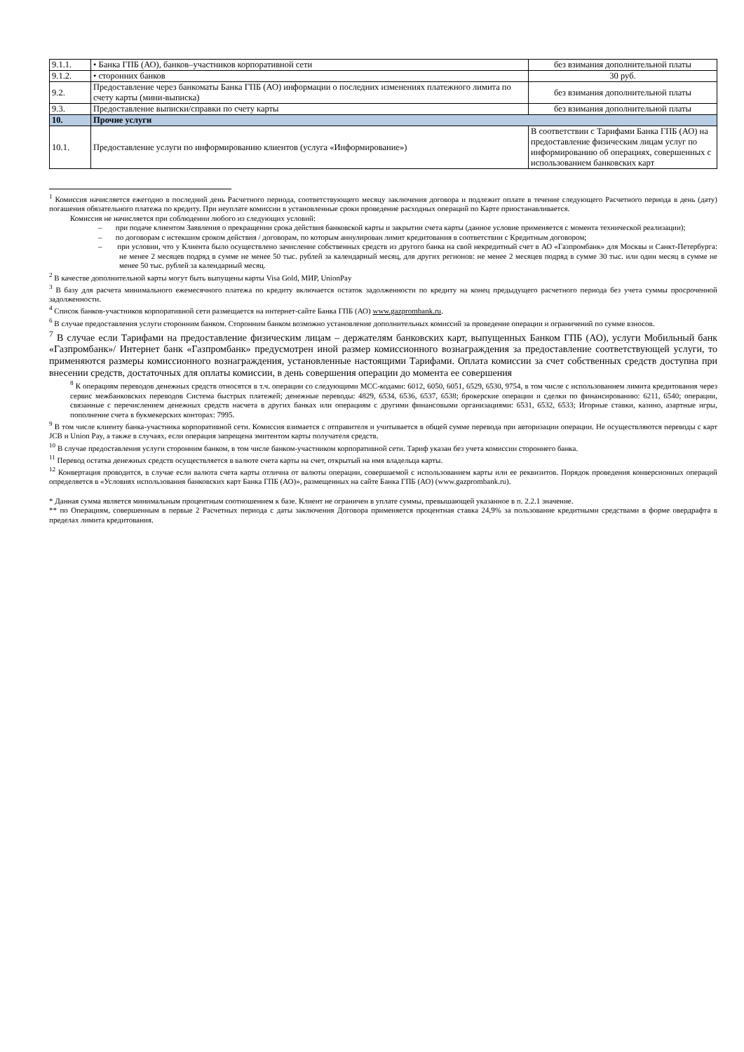| 9.1.1. | • Банка ГПБ (АО), банков–участников корпоративной сети | без взимания дополнительной платы |
| 9.1.2. | • сторонних банков | 30 руб. |
| 9.2. | Предоставление через банкоматы Банка ГПБ (АО) информации о последних изменениях платежного лимита по счету карты (мини-выписка) | без взимания дополнительной платы |
| 9.3. | Предоставление выписки/справки по счету карты | без взимания дополнительной платы |
| 10. | Прочие услуги | |
| 10.1. | Предоставление услуги по информированию клиентов (услуга «Информирование») | В соответствии с Тарифами Банка ГПБ (АО) на предоставление физическим лицам услуг по информированию об операциях, совершенных с использованием банковских карт |
<sup>1</sup> Комиссия начисляется ежегодно в последний день Расчетного периода, соответствующего месяцу заключения договора и подлежит оплате в течение следующего Расчетного периода в день (дату) погашения обязательного платежа по кредиту. При неуплате комиссии в установленные сроки проведение расходных операций по Карте приостанавливается.
Комиссия не начисляется при соблюдении любого из следующих условий:
– при подаче клиентом Заявления о прекращении срока действия банковской карты и закрытии счета карты (данное условие применяется с момента технической реализации);
– по договорам с истекшим сроком действия / договорам, по которым аннулирован лимит кредитования в соответствии с Кредитным договором;
– при условии, что у Клиента было осуществлено зачисление собственных средств из другого банка на свой некредитный счет в АО «Газпромбанк» для Москвы и Санкт-Петербурга: не менее 2 месяцев подряд в сумме не менее 50 тыс. рублей за календарный месяц, для других регионов: не менее 2 месяцев подряд в сумме 30 тыс. или один месяц в сумме не менее 50 тыс. рублей за календарный месяц.
<sup>2</sup> В качестве дополнительной карты могут быть выпущены карты Visa Gold, МИР, UnionPay
<sup>3</sup> В базу для расчета минимального ежемесячного платежа по кредиту включается остаток задолженности по кредиту на конец предыдущего расчетного периода без учета суммы просроченной задолженности.
<sup>4</sup> Список банков-участников корпоративной сети размещается на интернет-сайте Банка ГПБ (АО) www.gazprombank.ru.
<sup>6</sup> В случае предоставления услуги сторонним банком. Сторонним банком возможно установление дополнительных комиссий за проведение операции и ограничений по сумме взносов.
<sup>7</sup> В случае если Тарифами на предоставление физическим лицам – держателям банковских карт, выпущенных Банком ГПБ (АО), услуги Мобильный банк «Газпромбанк»/ Интернет банк «Газпромбанк» предусмотрен иной размер комиссионного вознаграждения за предоставление соответствующей услуги, то применяются размеры комиссионного вознаграждения, установленные настоящими Тарифами. Оплата комиссии за счет собственных средств доступна при внесении средств, достаточных для оплаты комиссии, в день совершения операции до момента ее совершения
<sup>8</sup> К операциям переводов денежных средств относятся в т.ч. операции со следующими МСС-кодами: 6012, 6050, 6051, 6529, 6530, 9754, в том числе с использованием лимита кредитования через сервис межбанковских переводов Система быстрых платежей; денежные переводы: 4829, 6534, 6536, 6537, 6538; брокерские операции и сделки по финансированию: 6211, 6540; операции, связанные с перечислением денежных средств насчета в других банках или операциям с другими финансовыми организациями: 6531, 6532, 6533; Игорные ставки, казино, азартные игры, пополнение счета в букмекерских конторах: 7995.
<sup>9</sup> В том числе клиенту банка-участника корпоративной сети. Комиссия взимается с отправителя и учитывается в общей сумме перевода при авторизации операции. Не осуществляются переводы с карт JCB и Union Pay, а также в случаях, если операция запрещена эмитентом карты получателя средств.
<sup>10</sup> В случае предоставления услуги сторонним банком, в том числе банком-участником корпоративной сети. Тариф указан без учета комиссии стороннего банка.
<sup>11</sup> Перевод остатка денежных средств осуществляется в валюте счета карты на счет, открытый на имя владельца карты.
<sup>12</sup> Конвертация проводится, в случае если валюта счета карты отлична от валюты операции, совершаемой с использованием карты или ее реквизитов. Порядок проведения конверсионных операций определяется в «Условиях использования банковских карт Банка ГПБ (АО)», размещенных на сайте Банка ГПБ (АО) (www.gazprombank.ru).
* Данная сумма является минимальным процентным соотношением к базе. Клиент не ограничен в уплате суммы, превышающей указанное в п. 2.2.1 значение.
** по Операциям, совершенным в первые 2 Расчетных периода с даты заключения Договора применяется процентная ставка 24,9% за пользование кредитными средствами в форме овердрафта в пределах лимита кредитования.